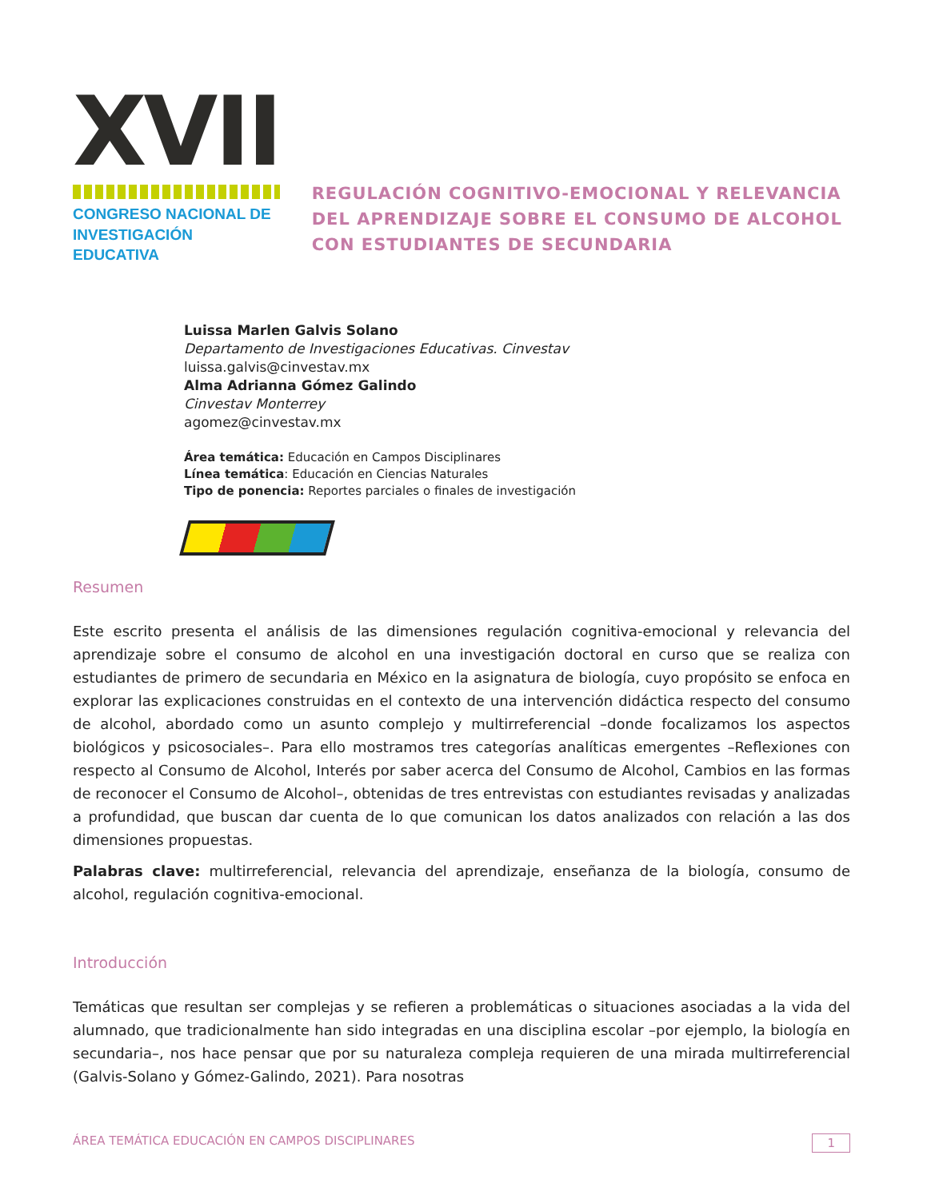XVII
CONGRESO NACIONAL DE
INVESTIGACIÓN EDUCATIVA
REGULACIÓN COGNITIVO-EMOCIONAL Y RELEVANCIA DEL APRENDIZAJE SOBRE EL CONSUMO DE ALCOHOL CON ESTUDIANTES DE SECUNDARIA
Luissa Marlen Galvis Solano
Departamento de Investigaciones Educativas. Cinvestav
luissa.galvis@cinvestav.mx
Alma Adrianna Gómez Galindo
Cinvestav Monterrey
agomez@cinvestav.mx
Área temática: Educación en Campos Disciplinares
Línea temática: Educación en Ciencias Naturales
Tipo de ponencia: Reportes parciales o finales de investigación
Resumen
Este escrito presenta el análisis de las dimensiones regulación cognitiva-emocional y relevancia del aprendizaje sobre el consumo de alcohol en una investigación doctoral en curso que se realiza con estudiantes de primero de secundaria en México en la asignatura de biología, cuyo propósito se enfoca en explorar las explicaciones construidas en el contexto de una intervención didáctica respecto del consumo de alcohol, abordado como un asunto complejo y multirreferencial –donde focalizamos los aspectos biológicos y psicosociales–. Para ello mostramos tres categorías analíticas emergentes –Reflexiones con respecto al Consumo de Alcohol, Interés por saber acerca del Consumo de Alcohol, Cambios en las formas de reconocer el Consumo de Alcohol–, obtenidas de tres entrevistas con estudiantes revisadas y analizadas a profundidad, que buscan dar cuenta de lo que comunican los datos analizados con relación a las dos dimensiones propuestas.
Palabras clave: multirreferencial, relevancia del aprendizaje, enseñanza de la biología, consumo de alcohol, regulación cognitiva-emocional.
Introducción
Temáticas que resultan ser complejas y se refieren a problemáticas o situaciones asociadas a la vida del alumnado, que tradicionalmente han sido integradas en una disciplina escolar –por ejemplo, la biología en secundaria–, nos hace pensar que por su naturaleza compleja requieren de una mirada multirreferencial (Galvis-Solano y Gómez-Galindo, 2021). Para nosotras
ÁREA TEMÁTICA EDUCACIÓN EN CAMPOS DISCIPLINARES 1